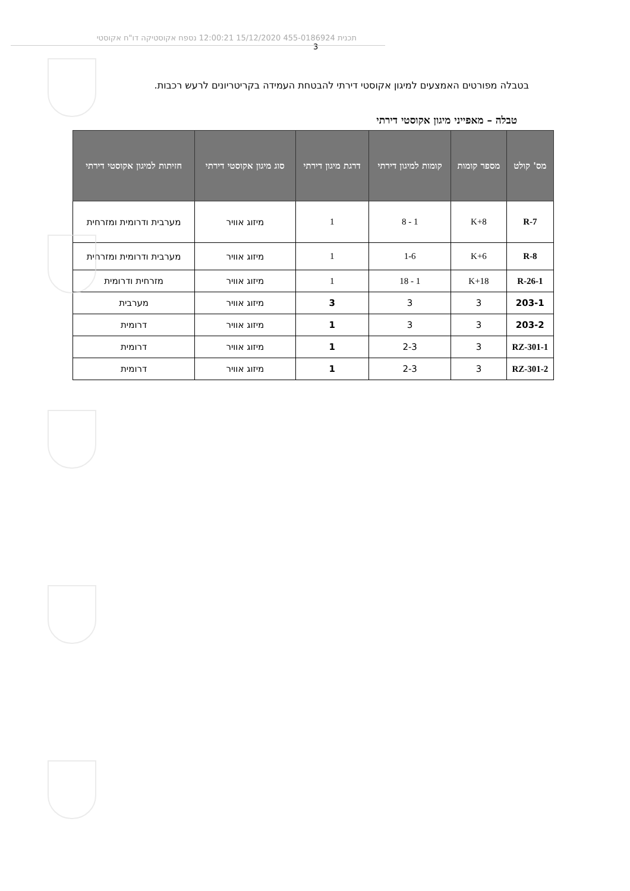תכנית 455-0186924 15/12/2020 12:00:21 נספח אקוסטיקה דו"ח אקוסטי
3
בטבלה מפורטים האמצעים למיגון אקוסטי דירתי להבטחת העמידה בקריטריונים לרעש רכבות.
טבלה – מאפייני מיגון אקוסטי דירתי
| מס' קולט | מספר קומות | קומות למיגון דירתי | דרגת מיגון דירתי | סוג מיגון אקוסטי דירתי | חזיתות למיגון אקוסטי דירתי |
| --- | --- | --- | --- | --- | --- |
| R-7 | K+8 | 1 - 8 | 1 | מיזוג אוויר | מערבית ודרומית ומזרחית |
| R-8 | K+6 | 1-6 | 1 | מיזוג אוויר | מערבית ודרומית ומזרחית |
| R-26-1 | K+18 | 1 - 18 | 1 | מיזוג אוויר | מזרחית ודרומית |
| 203-1 | 3 | 3 | 3 | מיזוג אוויר | מערבית |
| 203-2 | 3 | 3 | 1 | מיזוג אוויר | דרומית |
| RZ-301-1 | 3 | 2-3 | 1 | מיזוג אוויר | דרומית |
| RZ-301-2 | 3 | 2-3 | 1 | מיזוג אוויר | דרומית |